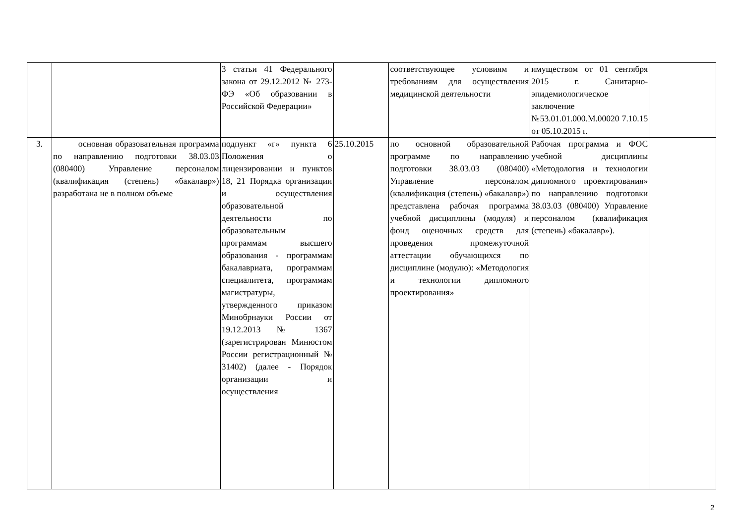| | | 3 статьи 41 Федерального закона от 29.12.2012 № 273-ФЭ «Об образовании в Российской Федерации» | | соответствующее условиям и требованиям для осуществления медицинской деятельности | имуществом от 01 сентября 2015 г. Санитарно-эпидемиологическое заключение №53.01.01.000.М.00020 7.10.15 от 05.10.2015 г. | |
| 3. | основная образовательная программа по направлению подготовки 38.03.03 (080400) Управление персоналом (квалификация (степень) «бакалавр») разработана не в полном объеме | подпункт «г» пункта 6 Положения о лицензировании и пунктов 18, 21 Порядка организации и осуществления образовательной деятельности по образовательным программам высшего образования - программам бакалавриата, программам специалитета, программам магистратуры, утвержденного приказом Минобрнауки России от 19.12.2013 № 1367 (зарегистрирован Минюстом России регистрационный № 31402) (далее - Порядок организации и осуществления | 25.10.2015 | по основной образовательной программе по направлению подготовки 38.03.03 (080400) Управление персоналом (квалификация (степень) «бакалавр») представлена рабочая программа учебной дисциплины (модуля) и фонд оценочных средств для проведения промежуточной аттестации обучающихся по дисциплине (модулю): «Методология и технологии дипломного проектирования» | Рабочая программа и ФОС учебной дисциплины «Методология и технологии дипломного проектирования» по направлению подготовки 38.03.03 (080400) Управление персоналом (квалификация (степень) «бакалавр»). | |
2